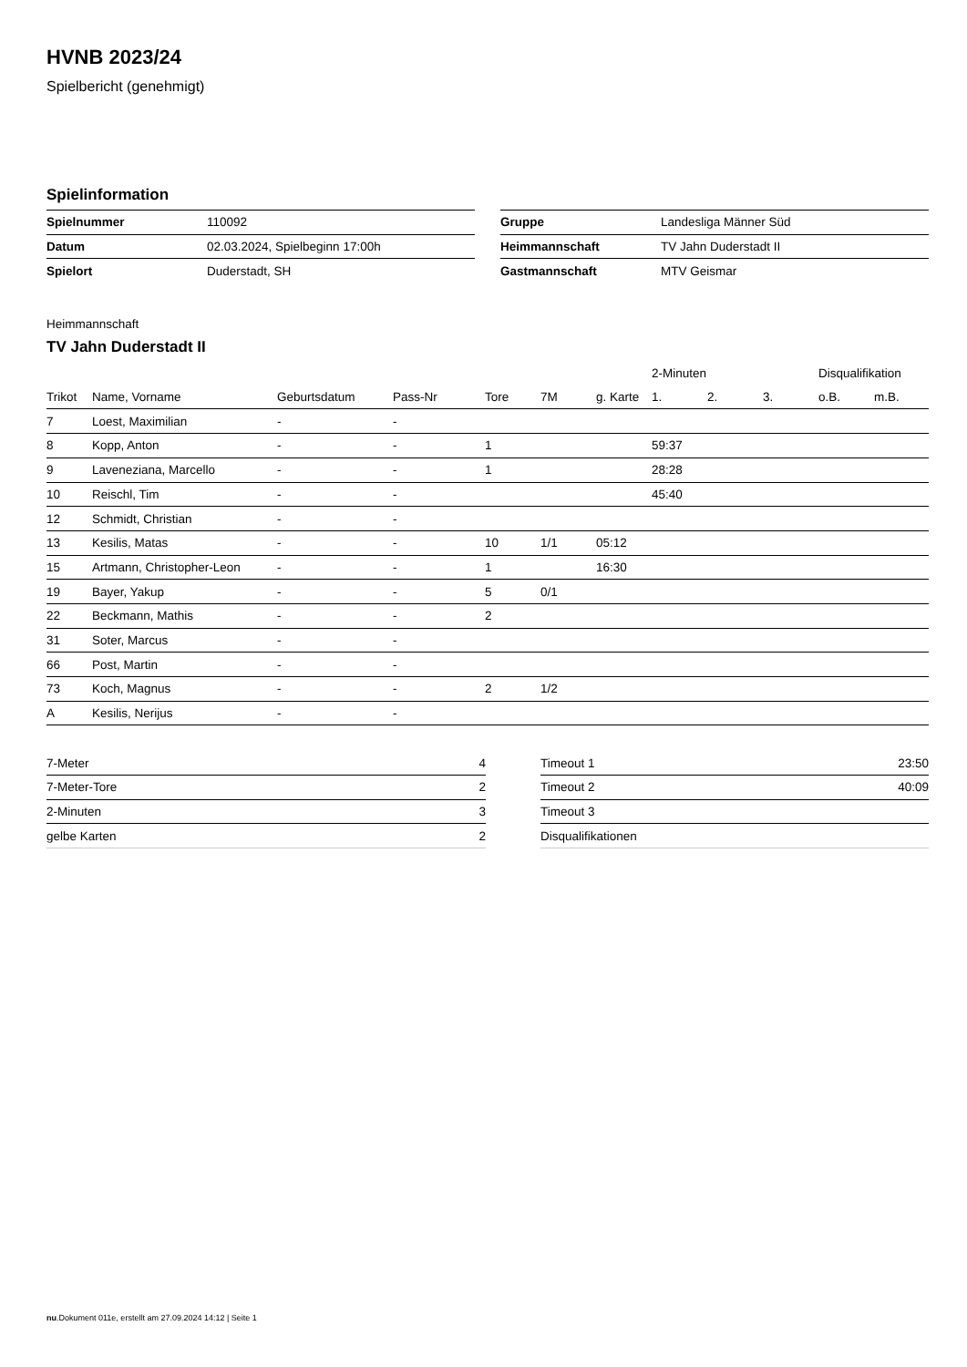HVNB 2023/24
Spielbericht (genehmigt)
Spielinformation
| Spielnummer | 110092 |
| Datum | 02.03.2024, Spielbeginn 17:00h |
| Spielort | Duderstadt, SH |
| Gruppe | Landesliga Männer Süd |
| Heimmannschaft | TV Jahn Duderstadt II |
| Gastmannschaft | MTV Geismar |
Heimmannschaft
TV Jahn Duderstadt II
| | | | | | | | 2-Minuten | | | Disqualifikation | |
| --- | --- | --- | --- | --- | --- | --- | --- | --- | --- | --- | --- |
| Trikot | Name, Vorname | Geburtsdatum | Pass-Nr | Tore | 7M | g. Karte | 1. | 2. | 3. | o.B. | m.B. |
| 7 | Loest, Maximilian | - | - | | | | | | | | |
| 8 | Kopp, Anton | - | - | 1 | | | 59:37 | | | | |
| 9 | Laveneziana, Marcello | - | - | 1 | | | 28:28 | | | | |
| 10 | Reischl, Tim | - | - | | | | 45:40 | | | | |
| 12 | Schmidt, Christian | - | - | | | | | | | | |
| 13 | Kesilis, Matas | - | - | 10 | 1/1 | 05:12 | | | | | |
| 15 | Artmann, Christopher-Leon | - | - | 1 | | 16:30 | | | | | |
| 19 | Bayer, Yakup | - | - | 5 | 0/1 | | | | | | |
| 22 | Beckmann, Mathis | - | - | 2 | | | | | | | |
| 31 | Soter, Marcus | - | - | | | | | | | | |
| 66 | Post, Martin | - | - | | | | | | | | |
| 73 | Koch, Magnus | - | - | 2 | 1/2 | | | | | | |
| A | Kesilis, Nerijus | - | - | | | | | | | | |
| 7-Meter | 4 |
| 7-Meter-Tore | 2 |
| 2-Minuten | 3 |
| gelbe Karten | 2 |
| Timeout 1 | 23:50 |
| Timeout 2 | 40:09 |
| Timeout 3 | |
| Disqualifikationen | |
nu.Dokument 011e, erstellt am 27.09.2024 14:12 | Seite 1